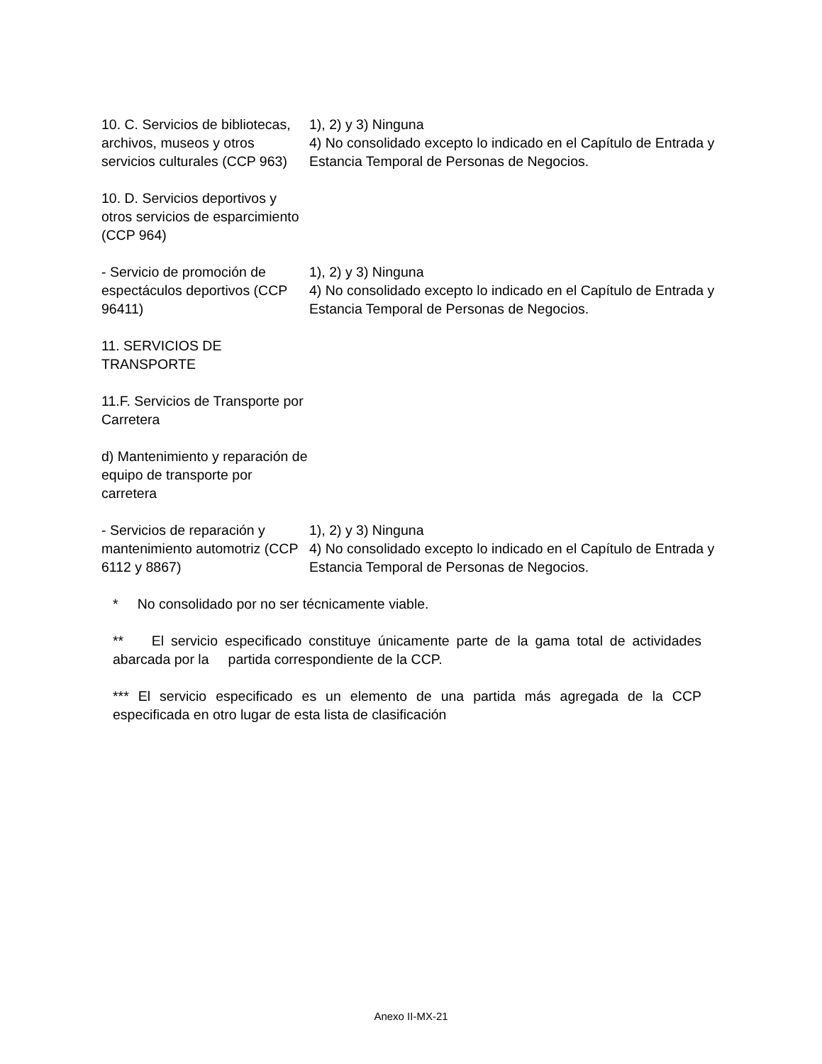| 10. C. Servicios de bibliotecas, archivos, museos y otros servicios culturales (CCP 963) | 1), 2) y 3) Ninguna 4) No consolidado excepto lo indicado en el Capítulo de Entrada y Estancia Temporal de Personas de Negocios. |
| 10. D. Servicios deportivos y otros servicios de esparcimiento (CCP 964) | |
| - Servicio de promoción de espectáculos deportivos (CCP 96411) | 1), 2) y 3) Ninguna 4) No consolidado excepto lo indicado en el Capítulo de Entrada y Estancia Temporal de Personas de Negocios. |
| 11. SERVICIOS DE TRANSPORTE | |
| 11.F. Servicios de Transporte por Carretera | |
| d) Mantenimiento y reparación de equipo de transporte por carretera | |
| - Servicios de reparación y mantenimiento automotriz (CCP 6112 y 8867) | 1), 2) y 3) Ninguna 4) No consolidado excepto lo indicado en el Capítulo de Entrada y Estancia Temporal de Personas de Negocios. |
* No consolidado por no ser técnicamente viable.
** El servicio especificado constituye únicamente parte de la gama total de actividades abarcada por la partida correspondiente de la CCP.
*** El servicio especificado es un elemento de una partida más agregada de la CCP especificada en otro lugar de esta lista de clasificación
Anexo II-MX-21